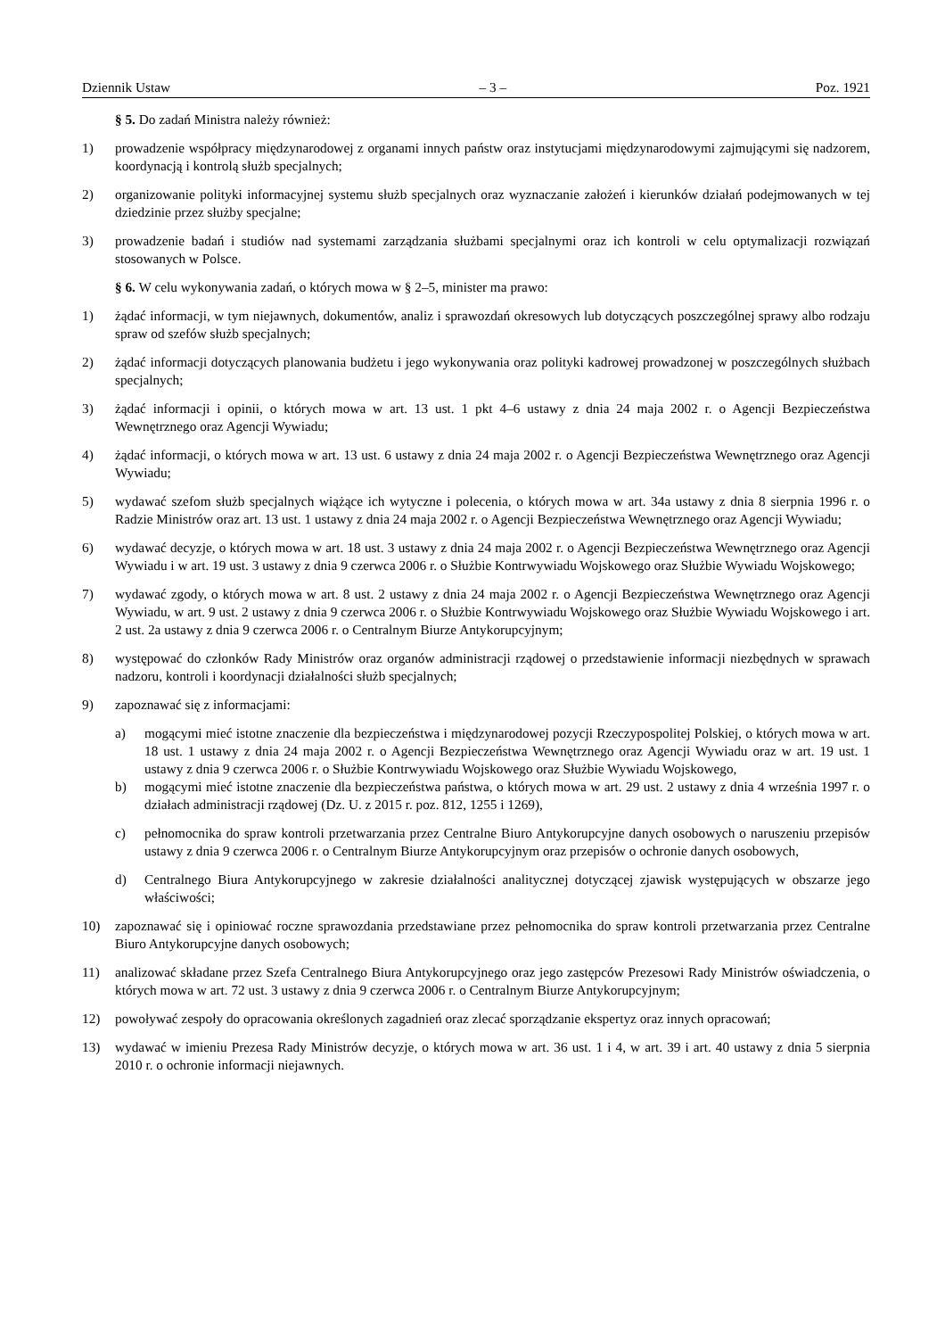Dziennik Ustaw – 3 – Poz. 1921
§ 5. Do zadań Ministra należy również:
1) prowadzenie współpracy międzynarodowej z organami innych państw oraz instytucjami międzynarodowymi zajmującymi się nadzorem, koordynacją i kontrolą służb specjalnych;
2) organizowanie polityki informacyjnej systemu służb specjalnych oraz wyznaczanie założeń i kierunków działań podejmowanych w tej dziedzinie przez służby specjalne;
3) prowadzenie badań i studiów nad systemami zarządzania służbami specjalnymi oraz ich kontroli w celu optymalizacji rozwiązań stosowanych w Polsce.
§ 6. W celu wykonywania zadań, o których mowa w § 2–5, minister ma prawo:
1) żądać informacji, w tym niejawnych, dokumentów, analiz i sprawozdań okresowych lub dotyczących poszczególnej sprawy albo rodzaju spraw od szefów służb specjalnych;
2) żądać informacji dotyczących planowania budżetu i jego wykonywania oraz polityki kadrowej prowadzonej w poszczególnych służbach specjalnych;
3) żądać informacji i opinii, o których mowa w art. 13 ust. 1 pkt 4–6 ustawy z dnia 24 maja 2002 r. o Agencji Bezpieczeństwa Wewnętrznego oraz Agencji Wywiadu;
4) żądać informacji, o których mowa w art. 13 ust. 6 ustawy z dnia 24 maja 2002 r. o Agencji Bezpieczeństwa Wewnętrznego oraz Agencji Wywiadu;
5) wydawać szefom służb specjalnych wiążące ich wytyczne i polecenia, o których mowa w art. 34a ustawy z dnia 8 sierpnia 1996 r. o Radzie Ministrów oraz art. 13 ust. 1 ustawy z dnia 24 maja 2002 r. o Agencji Bezpieczeństwa Wewnętrznego oraz Agencji Wywiadu;
6) wydawać decyzje, o których mowa w art. 18 ust. 3 ustawy z dnia 24 maja 2002 r. o Agencji Bezpieczeństwa Wewnętrznego oraz Agencji Wywiadu i w art. 19 ust. 3 ustawy z dnia 9 czerwca 2006 r. o Służbie Kontrwywiadu Wojskowego oraz Służbie Wywiadu Wojskowego;
7) wydawać zgody, o których mowa w art. 8 ust. 2 ustawy z dnia 24 maja 2002 r. o Agencji Bezpieczeństwa Wewnętrznego oraz Agencji Wywiadu, w art. 9 ust. 2 ustawy z dnia 9 czerwca 2006 r. o Służbie Kontrwywiadu Wojskowego oraz Służbie Wywiadu Wojskowego i art. 2 ust. 2a ustawy z dnia 9 czerwca 2006 r. o Centralnym Biurze Antykorupcyjnym;
8) występować do członków Rady Ministrów oraz organów administracji rządowej o przedstawienie informacji niezbędnych w sprawach nadzoru, kontroli i koordynacji działalności służb specjalnych;
9) zapoznawać się z informacjami:
a) mogącymi mieć istotne znaczenie dla bezpieczeństwa i międzynarodowej pozycji Rzeczypospolitej Polskiej, o których mowa w art. 18 ust. 1 ustawy z dnia 24 maja 2002 r. o Agencji Bezpieczeństwa Wewnętrznego oraz Agencji Wywiadu oraz w art. 19 ust. 1 ustawy z dnia 9 czerwca 2006 r. o Służbie Kontrwywiadu Wojskowego oraz Służbie Wywiadu Wojskowego,
b) mogącymi mieć istotne znaczenie dla bezpieczeństwa państwa, o których mowa w art. 29 ust. 2 ustawy z dnia 4 września 1997 r. o działach administracji rządowej (Dz. U. z 2015 r. poz. 812, 1255 i 1269),
c) pełnomocnika do spraw kontroli przetwarzania przez Centralne Biuro Antykorupcyjne danych osobowych o naruszeniu przepisów ustawy z dnia 9 czerwca 2006 r. o Centralnym Biurze Antykorupcyjnym oraz przepisów o ochronie danych osobowych,
d) Centralnego Biura Antykorupcyjnego w zakresie działalności analitycznej dotyczącej zjawisk występujących w obszarze jego właściwości;
10) zapoznawać się i opiniować roczne sprawozdania przedstawiane przez pełnomocnika do spraw kontroli przetwarzania przez Centralne Biuro Antykorupcyjne danych osobowych;
11) analizować składane przez Szefa Centralnego Biura Antykorupcyjnego oraz jego zastępców Prezesowi Rady Ministrów oświadczenia, o których mowa w art. 72 ust. 3 ustawy z dnia 9 czerwca 2006 r. o Centralnym Biurze Antykorupcyjnym;
12) powoływać zespoły do opracowania określonych zagadnień oraz zlecać sporządzanie ekspertyz oraz innych opracowań;
13) wydawać w imieniu Prezesa Rady Ministrów decyzje, o których mowa w art. 36 ust. 1 i 4, w art. 39 i art. 40 ustawy z dnia 5 sierpnia 2010 r. o ochronie informacji niejawnych.